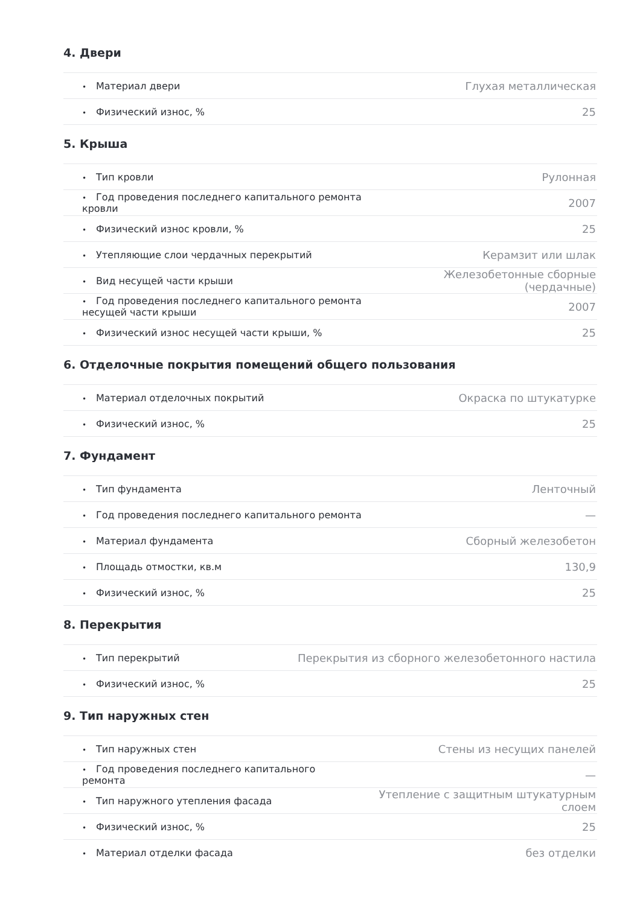4. Двери
| • Материал двери | Глухая металлическая |
| • Физический износ, % | 25 |
5. Крыша
| • Тип кровли | Рулонная |
| • Год проведения последнего капитального ремонта кровли | 2007 |
| • Физический износ кровли, % | 25 |
| • Утепляющие слои чердачных перекрытий | Керамзит или шлак |
| • Вид несущей части крыши | Железобетонные сборные (чердачные) |
| • Год проведения последнего капитального ремонта несущей части крыши | 2007 |
| • Физический износ несущей части крыши, % | 25 |
6. Отделочные покрытия помещений общего пользования
| • Материал отделочных покрытий | Окраска по штукатурке |
| • Физический износ, % | 25 |
7. Фундамент
| • Тип фундамента | Ленточный |
| • Год проведения последнего капитального ремонта | — |
| • Материал фундамента | Сборный железобетон |
| • Площадь отмостки, кв.м | 130,9 |
| • Физический износ, % | 25 |
8. Перекрытия
| • Тип перекрытий | Перекрытия из сборного железобетонного настила |
| • Физический износ, % | 25 |
9. Тип наружных стен
| • Тип наружных стен | Стены из несущих панелей |
| • Год проведения последнего капитального ремонта | — |
| • Тип наружного утепления фасада | Утепление с защитным штукатурным слоем |
| • Физический износ, % | 25 |
| • Материал отделки фасада | без отделки |